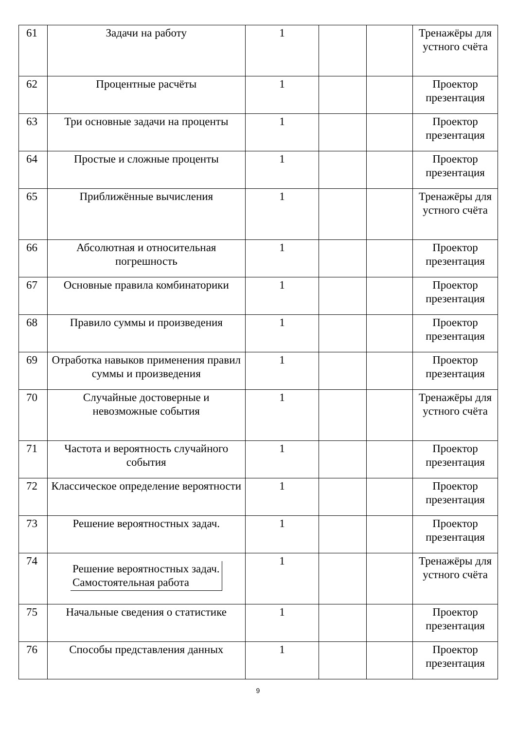| 61 | Задачи на работу | 1 | | | Тренажёры для устного счёта |
| 62 | Процентные расчёты | 1 | | | Проектор презентация |
| 63 | Три основные задачи на проценты | 1 | | | Проектор презентация |
| 64 | Простые и сложные проценты | 1 | | | Проектор презентация |
| 65 | Приближённые вычисления | 1 | | | Тренажёры для устного счёта |
| 66 | Абсолютная и относительная погрешность | 1 | | | Проектор презентация |
| 67 | Основные правила комбинаторики | 1 | | | Проектор презентация |
| 68 | Правило суммы и произведения | 1 | | | Проектор презентация |
| 69 | Отработка навыков применения правил суммы и произведения | 1 | | | Проектор презентация |
| 70 | Случайные достоверные и невозможные события | 1 | | | Тренажёры для устного счёта |
| 71 | Частота и вероятность случайного события | 1 | | | Проектор презентация |
| 72 | Классическое определение вероятности | 1 | | | Проектор презентация |
| 73 | Решение вероятностных задач. | 1 | | | Проектор презентация |
| 74 | Решение вероятностных задач. Самостоятельная работа | 1 | | | Тренажёры для устного счёта |
| 75 | Начальные сведения о статистике | 1 | | | Проектор презентация |
| 76 | Способы представления данных | 1 | | | Проектор презентация |
9